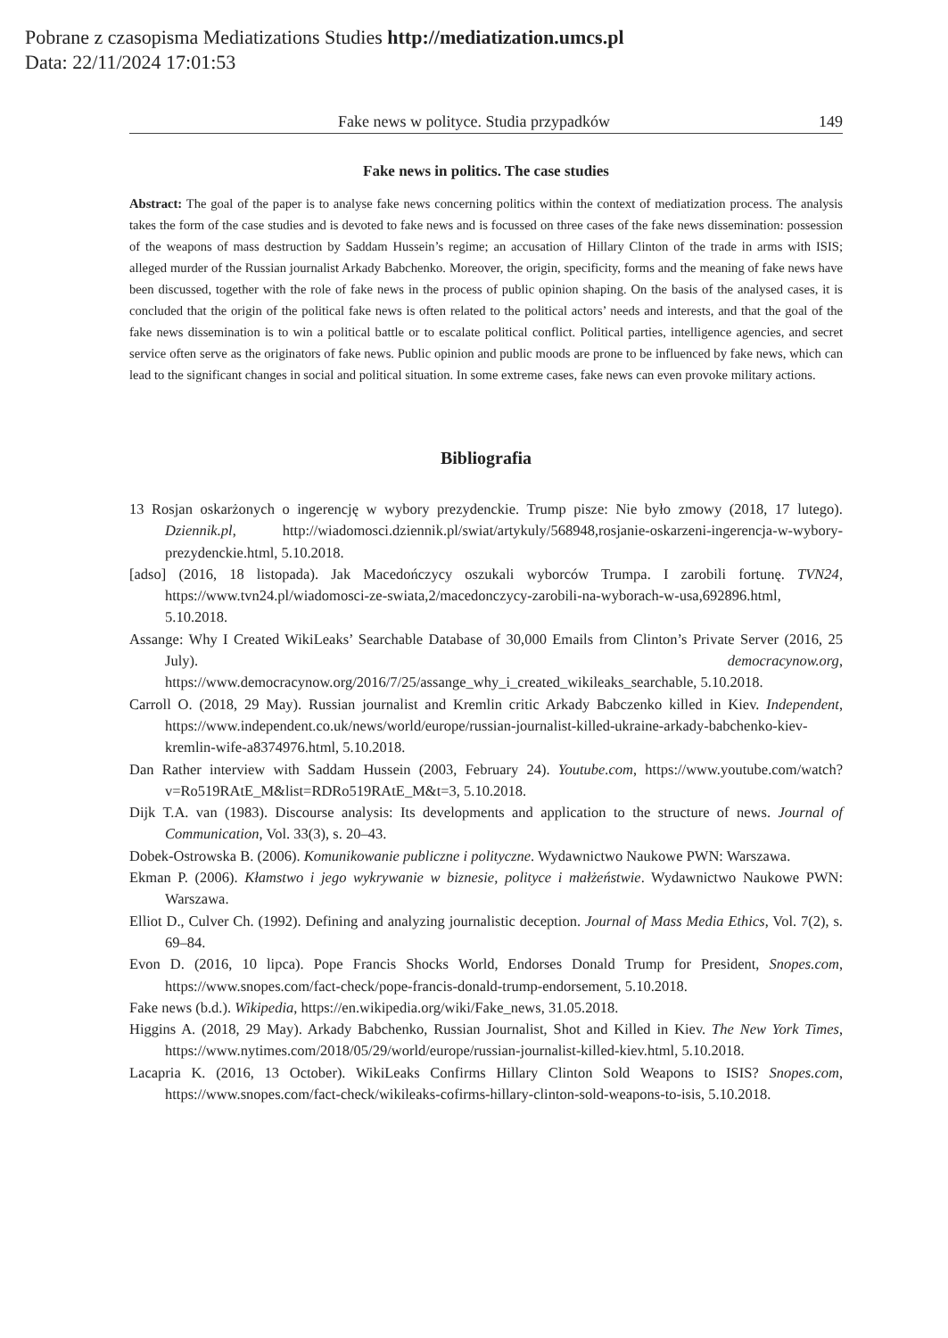Pobrane z czasopisma Mediatizations Studies http://mediatization.umcs.pl
Data: 22/11/2024 17:01:53
Fake news w polityce. Studia przypadków 149
Fake news in politics. The case studies
Abstract: The goal of the paper is to analyse fake news concerning politics within the context of mediatization process. The analysis takes the form of the case studies and is devoted to fake news and is focussed on three cases of the fake news dissemination: possession of the weapons of mass destruction by Saddam Hussein’s regime; an accusation of Hillary Clinton of the trade in arms with ISIS; alleged murder of the Russian journalist Arkady Babchenko. Moreover, the origin, specificity, forms and the meaning of fake news have been discussed, together with the role of fake news in the process of public opinion shaping. On the basis of the analysed cases, it is concluded that the origin of the political fake news is often related to the political actors’ needs and interests, and that the goal of the fake news dissemination is to win a political battle or to escalate political conflict. Political parties, intelligence agencies, and secret service often serve as the originators of fake news. Public opinion and public moods are prone to be influenced by fake news, which can lead to the significant changes in social and political situation. In some extreme cases, fake news can even provoke military actions.
Bibliografia
13 Rosjan oskarżonych o ingerencję w wybory prezydenckie. Trump pisze: Nie było zmowy (2018, 17 lutego). Dziennik.pl, http://wiadomosci.dziennik.pl/swiat/artykuly/568948,rosjanie-oskarzeni-ingerencja-w-wybory-prezydenckie.html, 5.10.2018.
[adso] (2016, 18 listopada). Jak Macedończycy oszukali wyborców Trumpa. I zarobili fortunę. TVN24, https://www.tvn24.pl/wiadomosci-ze-swiata,2/macedonczycy-zarobili-na-wyborach-w-usa,692896.html, 5.10.2018.
Assange: Why I Created WikiLeaks’ Searchable Database of 30,000 Emails from Clinton’s Private Server (2016, 25 July). democracynow.org, https://www.democracynow.org/2016/7/25/assange_why_i_created_wikileaks_searchable, 5.10.2018.
Carroll O. (2018, 29 May). Russian journalist and Kremlin critic Arkady Babczenko killed in Kiev. Independent, https://www.independent.co.uk/news/world/europe/russian-journalist-killed-ukraine-arkady-babchenko-kiev-kremlin-wife-a8374976.html, 5.10.2018.
Dan Rather interview with Saddam Hussein (2003, February 24). Youtube.com, https://www.youtube.com/watch?v=Ro519RAtE_M&list=RDRo519RAtE_M&t=3, 5.10.2018.
Dijk T.A. van (1983). Discourse analysis: Its developments and application to the structure of news. Journal of Communication, Vol. 33(3), s. 20–43.
Dobek-Ostrowska B. (2006). Komunikowanie publiczne i polityczne. Wydawnictwo Naukowe PWN: Warszawa.
Ekman P. (2006). Kłamstwo i jego wykrywanie w biznesie, polityce i małżeństwie. Wydawnictwo Naukowe PWN: Warszawa.
Elliot D., Culver Ch. (1992). Defining and analyzing journalistic deception. Journal of Mass Media Ethics, Vol. 7(2), s. 69–84.
Evon D. (2016, 10 lipca). Pope Francis Shocks World, Endorses Donald Trump for President, Snopes.com, https://www.snopes.com/fact-check/pope-francis-donald-trump-endorsement, 5.10.2018.
Fake news (b.d.). Wikipedia, https://en.wikipedia.org/wiki/Fake_news, 31.05.2018.
Higgins A. (2018, 29 May). Arkady Babchenko, Russian Journalist, Shot and Killed in Kiev. The New York Times, https://www.nytimes.com/2018/05/29/world/europe/russian-journalist-killed-kiev.html, 5.10.2018.
Lacapria K. (2016, 13 October). WikiLeaks Confirms Hillary Clinton Sold Weapons to ISIS? Snopes.com, https://www.snopes.com/fact-check/wikileaks-cofirms-hillary-clinton-sold-weapons-to-isis, 5.10.2018.